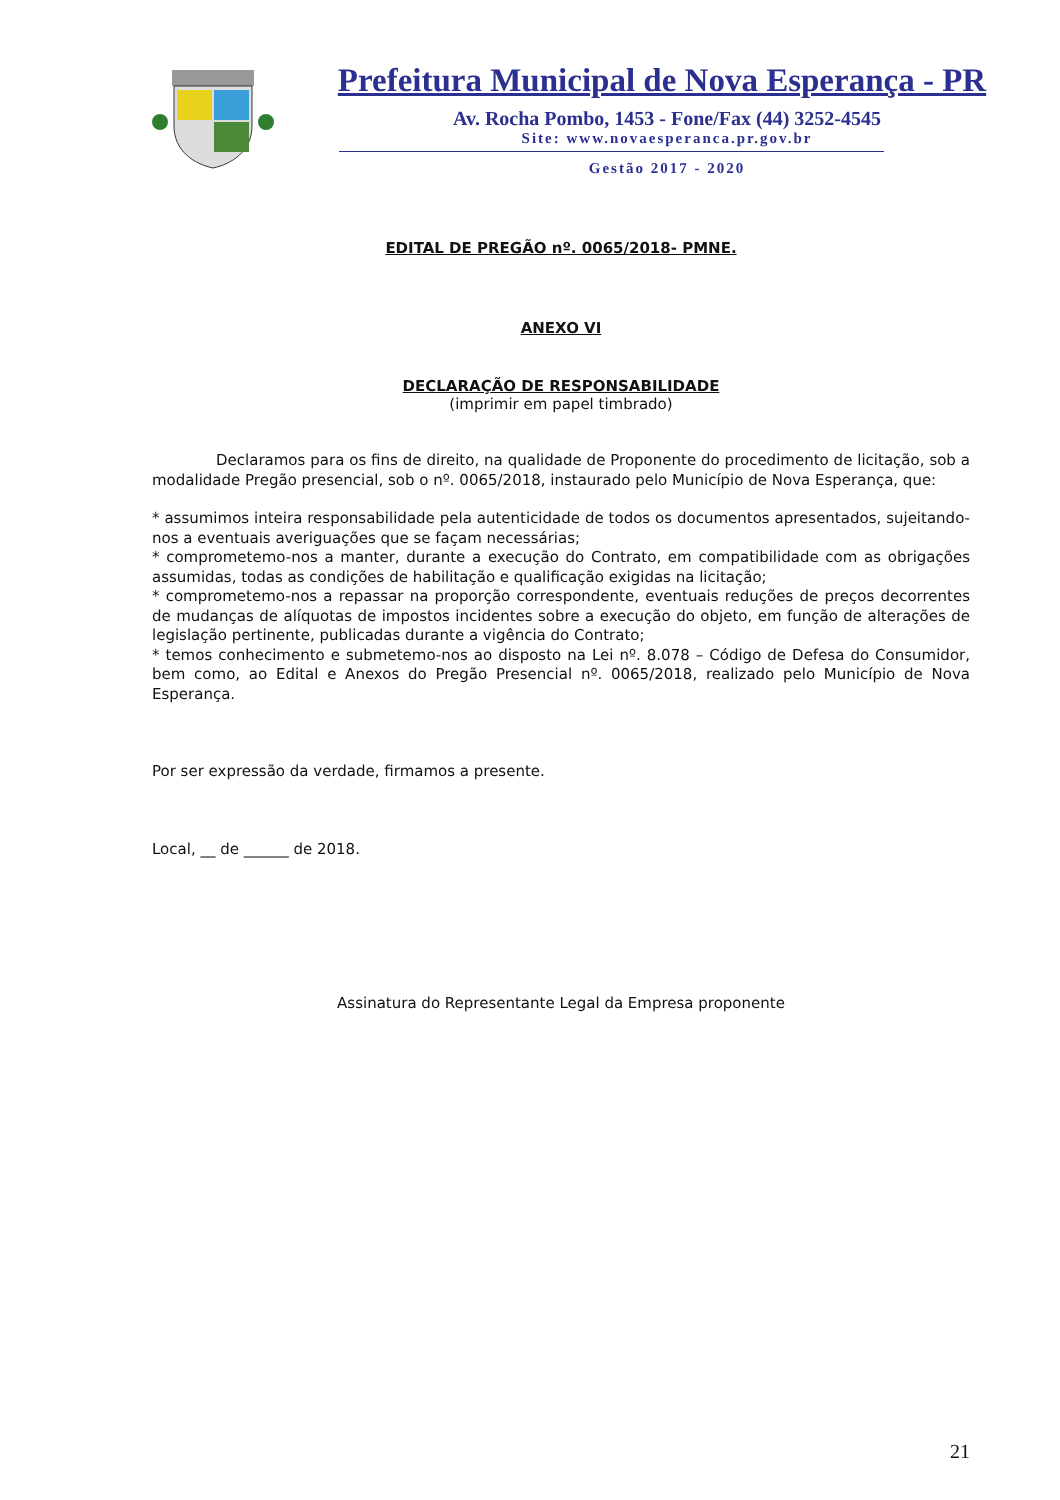Prefeitura Municipal de Nova Esperança - PR
Av. Rocha Pombo, 1453 - Fone/Fax (44) 3252-4545
Site: www.novaesperanca.pr.gov.br
Gestão 2017 - 2020
EDITAL DE PREGÃO nº. 0065/2018- PMNE.
ANEXO VI
DECLARAÇÃO DE RESPONSABILIDADE
(imprimir em papel timbrado)
Declaramos para os fins de direito, na qualidade de Proponente do procedimento de licitação, sob a modalidade Pregão presencial, sob o nº. 0065/2018, instaurado pelo Município de Nova Esperança, que:
* assumimos inteira responsabilidade pela autenticidade de todos os documentos apresentados, sujeitando-nos a eventuais averiguações que se façam necessárias;
* comprometemo-nos a manter, durante a execução do Contrato, em compatibilidade com as obrigações assumidas, todas as condições de habilitação e qualificação exigidas na licitação;
* comprometemo-nos a repassar na proporção correspondente, eventuais reduções de preços decorrentes de mudanças de alíquotas de impostos incidentes sobre a execução do objeto, em função de alterações de legislação pertinente, publicadas durante a vigência do Contrato;
* temos conhecimento e submetemo-nos ao disposto na Lei nº. 8.078 – Código de Defesa do Consumidor, bem como, ao Edital e Anexos do Pregão Presencial nº. 0065/2018, realizado pelo Município de Nova Esperança.
Por ser expressão da verdade, firmamos a presente.
Local, __ de ______ de 2018.
Assinatura do Representante Legal da Empresa proponente
21